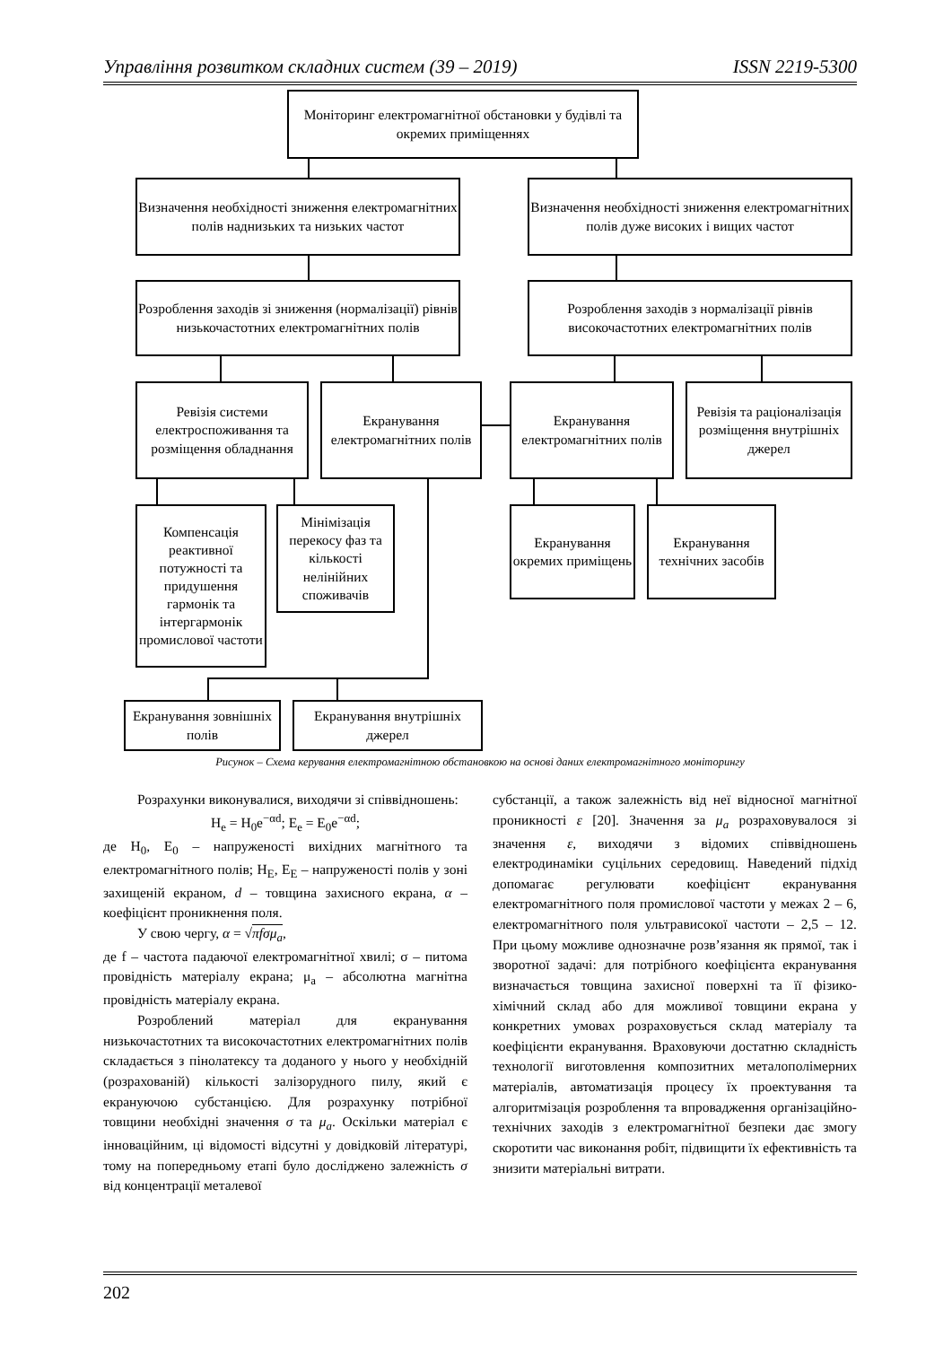Управління розвитком складних систем (39 – 2019) ISSN 2219-5300
Моніторинг електромагнітної обстановки у будівлі та окремих приміщеннях
Визначення необхідності зниження електромагнітних полів наднизьких та низьких частот
Визначення необхідності зниження електромагнітних полів дуже високих і вищих частот
Розроблення заходів зі зниження (нормалізації) рівнів низькочастотних електромагнітних полів
Розроблення заходів з нормалізації рівнів високочастотних електромагнітних полів
Ревізія системи електроспоживання та розміщення обладнання
Екранування електромагнітних полів
Екранування електромагнітних полів
Ревізія та раціоналізація розміщення внутрішніх джерел
Компенсація реактивної потужності та придушення гармонік та інтергармонік промислової частоти
Мінімізація перекосу фаз та кількості нелінійних споживачів
Екранування окремих приміщень
Екранування технічних засобів
Екранування зовнішніх полів
Екранування внутрішніх джерел
Рисунок – Схема керування електромагнітною обстановкою на основі даних електромагнітного моніторингу
Розрахунки виконувалися, виходячи зі співвідношень:
H<sub>e</sub> = H<sub>0</sub>e<sup>−αd</sup>; E<sub>e</sub> = E<sub>0</sub>e<sup>−αd</sup>;
де H<sub>0</sub>, E<sub>0</sub> – напруженості вихідних магнітного та електромагнітного полів; H<sub>E</sub>, E<sub>E</sub> – напруженості полів у зоні захищеній екраном, d – товщина захисного екрана, α – коефіцієнт проникнення поля.
У свою чергу, α = √πfσμ<sub>a</sub>,
де f – частота падаючої електромагнітної хвилі; σ – питома провідність матеріалу екрана; μ<sub>a</sub> – абсолютна магнітна провідність матеріалу екрана.
Розроблений матеріал для екранування низькочастотних та високочастотних електромагнітних полів складається з пінолатексу та доданого у нього у необхідній (розрахованій) кількості залізорудного пилу, який є екрануючою субстанцією. Для розрахунку потрібної товщини необхідні значення σ та μ<sub>a</sub>. Оскільки матеріал є інноваційним, ці відомості відсутні у довідковій літературі, тому на попередньому етапі було досліджено залежність σ від концентрації металевої
субстанції, а також залежність від неї відносної магнітної проникності ε [20]. Значення за μ<sub>a</sub> розраховувалося зі значення ε, виходячи з відомих співвідношень електродинаміки суцільних середовищ. Наведений підхід допомагає регулювати коефіцієнт екранування електромагнітного поля промислової частоти у межах 2 – 6, електромагнітного поля ультрависокої частоти – 2,5 – 12. При цьому можливе однозначне розв’язання як прямої, так і зворотної задачі: для потрібного коефіцієнта екранування визначається товщина захисної поверхні та її фізико-хімічний склад або для можливої товщини екрана у конкретних умовах розраховується склад матеріалу та коефіцієнти екранування. Враховуючи достатню складність технології виготовлення композитних металополімерних матеріалів, автоматизація процесу їх проектування та алгоритмізація розроблення та впровадження організаційно-технічних заходів з електромагнітної безпеки дає змогу скоротити час виконання робіт, підвищити їх ефективність та знизити матеріальні витрати.
202